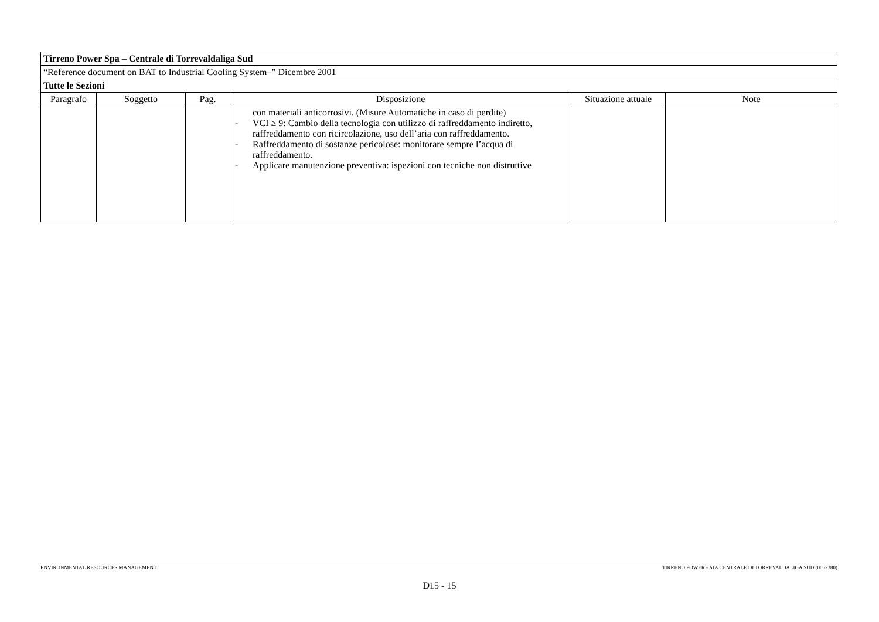| Tirreno Power Spa – Centrale di Torrevaldaliga Sud | | | | | |
| “Reference document on BAT to Industrial Cooling System–” Dicembre 2001 | | | | | |
| Tutte le Sezioni | | | | | |
| Paragrafo | Soggetto | Pag. | Disposizione | Situazione attuale | Note |
| | | | con materiali anticorrosivi. (Misure Automatiche in caso di perdite) - VCI ≥ 9: Cambio della tecnologia con utilizzo di raffreddamento indiretto, raffreddamento con ricircolazione, uso dell’aria con raffreddamento. - Raffreddamento di sostanze pericolose: monitorare sempre l’acqua di raffreddamento. - Applicare manutenzione preventiva: ispezioni con tecniche non distruttive | | |
ENVIRONMENTAL RESOURCES MANAGEMENT TIRRENO POWER - AIA CENTRALE DI TORREVALDALIGA SUD (0052380)
D15 - 15